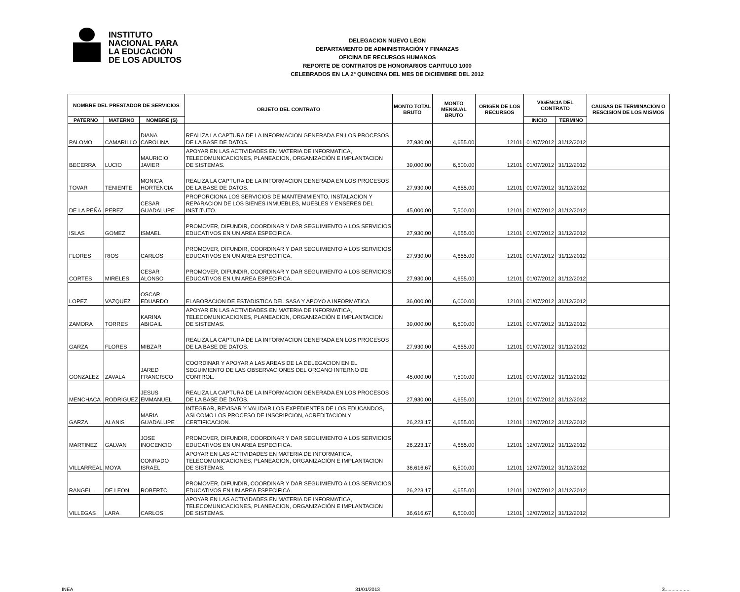INSTITUTO
NACIONAL PARA
LA EDUCACIÓN
DE LOS ADULTOS
DELEGACION NUEVO LEON
DEPARTAMENTO DE ADMINISTRACIÓN Y FINANZAS
OFICINA DE RECURSOS HUMANOS
REPORTE DE CONTRATOS DE HONORARIOS CAPITULO 1000
CELEBRADOS EN LA 2º QUINCENA DEL MES DE DICIEMBRE DEL 2012
| NOMBRE DEL PRESTADOR DE SERVICIOS | | | OBJETO DEL CONTRATO | MONTO TOTAL BRUTO | MONTO MENSUAL BRUTO | ORIGEN DE LOS RECURSOS | VIGENCIA DEL CONTRATO | | CAUSAS DE TERMINACION O RESCISION DE LOS MISMOS |
| --- | --- | --- | --- | --- | --- | --- | --- | --- | --- |
| PATERNO | MATERNO | NOMBRE (S) | | | | | INICIO | TERMINO | |
| PALOMO | CAMARILLO | DIANA CAROLINA | REALIZA LA CAPTURA DE LA INFORMACION GENERADA EN LOS PROCESOS DE LA BASE DE DATOS. | 27,930.00 | 4,655.00 | 12101 | 01/07/2012 | 31/12/2012 | |
| BECERRA | LUCIO | MAURICIO JAVIER | APOYAR EN LAS ACTIVIDADES EN MATERIA DE INFORMATICA, TELECOMUNICACIONES, PLANEACION, ORGANIZACIÓN E IMPLANTACION DE SISTEMAS. | 39,000.00 | 6,500.00 | 12101 | 01/07/2012 | 31/12/2012 | |
| TOVAR | TENIENTE | MONICA HORTENCIA | REALIZA LA CAPTURA DE LA INFORMACION GENERADA EN LOS PROCESOS DE LA BASE DE DATOS. | 27,930.00 | 4,655.00 | 12101 | 01/07/2012 | 31/12/2012 | |
| DE LA PEÑA | PEREZ | CESAR GUADALUPE | PROPORCIONA LOS SERVICIOS DE MANTENIMIENTO, INSTALACION Y REPARACION DE LOS BIENES INMUEBLES, MUEBLES Y ENSERES DEL INSTITUTO. | 45,000.00 | 7,500.00 | 12101 | 01/07/2012 | 31/12/2012 | |
| ISLAS | GOMEZ | ISMAEL | PROMOVER, DIFUNDIR, COORDINAR Y DAR SEGUIMIENTO A LOS SERVICIOS EDUCATIVOS EN UN AREA ESPECIFICA. | 27,930.00 | 4,655.00 | 12101 | 01/07/2012 | 31/12/2012 | |
| FLORES | RIOS | CARLOS | PROMOVER, DIFUNDIR, COORDINAR Y DAR SEGUIMIENTO A LOS SERVICIOS EDUCATIVOS EN UN AREA ESPECIFICA. | 27,930.00 | 4,655.00 | 12101 | 01/07/2012 | 31/12/2012 | |
| CORTES | MIRELES | CESAR ALONSO | PROMOVER, DIFUNDIR, COORDINAR Y DAR SEGUIMIENTO A LOS SERVICIOS EDUCATIVOS EN UN AREA ESPECIFICA. | 27,930.00 | 4,655.00 | 12101 | 01/07/2012 | 31/12/2012 | |
| LOPEZ | VAZQUEZ | OSCAR EDUARDO | ELABORACION DE ESTADISTICA DEL SASA Y APOYO A INFORMATICA | 36,000.00 | 6,000.00 | 12101 | 01/07/2012 | 31/12/2012 | |
| ZAMORA | TORRES | KARINA ABIGAIL | APOYAR EN LAS ACTIVIDADES EN MATERIA DE INFORMATICA, TELECOMUNICACIONES, PLANEACION, ORGANIZACIÓN E IMPLANTACION DE SISTEMAS. | 39,000.00 | 6,500.00 | 12101 | 01/07/2012 | 31/12/2012 | |
| GARZA | FLORES | MIBZAR | REALIZA LA CAPTURA DE LA INFORMACION GENERADA EN LOS PROCESOS DE LA BASE DE DATOS. | 27,930.00 | 4,655.00 | 12101 | 01/07/2012 | 31/12/2012 | |
| GONZALEZ | ZAVALA | JARED FRANCISCO | COORDINAR Y APOYAR A LAS AREAS DE LA DELEGACION EN EL SEGUIMIENTO DE LAS OBSERVACIONES DEL ORGANO INTERNO DE CONTROL. | 45,000.00 | 7,500.00 | 12101 | 01/07/2012 | 31/12/2012 | |
| MENCHACA | RODRIGUEZ | JESUS EMMANUEL | REALIZA LA CAPTURA DE LA INFORMACION GENERADA EN LOS PROCESOS DE LA BASE DE DATOS. | 27,930.00 | 4,655.00 | 12101 | 01/07/2012 | 31/12/2012 | |
| GARZA | ALANIS | MARIA GUADALUPE | INTEGRAR, REVISAR Y VALIDAR LOS EXPEDIENTES DE LOS EDUCANDOS, ASI COMO LOS PROCESO DE INSCRIPCION, ACREDITACION Y CERTIFICACION. | 26,223.17 | 4,655.00 | 12101 | 12/07/2012 | 31/12/2012 | |
| MARTINEZ | GALVAN | JOSE INOCENCIO | PROMOVER, DIFUNDIR, COORDINAR Y DAR SEGUIMIENTO A LOS SERVICIOS EDUCATIVOS EN UN AREA ESPECIFICA. | 26,223.17 | 4,655.00 | 12101 | 12/07/2012 | 31/12/2012 | |
| VILLARREAL | MOYA | CONRADO ISRAEL | APOYAR EN LAS ACTIVIDADES EN MATERIA DE INFORMATICA, TELECOMUNICACIONES, PLANEACION, ORGANIZACIÓN E IMPLANTACION DE SISTEMAS. | 36,616.67 | 6,500.00 | 12101 | 12/07/2012 | 31/12/2012 | |
| RANGEL | DE LEON | ROBERTO | PROMOVER, DIFUNDIR, COORDINAR Y DAR SEGUIMIENTO A LOS SERVICIOS EDUCATIVOS EN UN AREA ESPECIFICA. | 26,223.17 | 4,655.00 | 12101 | 12/07/2012 | 31/12/2012 | |
| VILLEGAS | LARA | CARLOS | APOYAR EN LAS ACTIVIDADES EN MATERIA DE INFORMATICA, TELECOMUNICACIONES, PLANEACION, ORGANIZACIÓN E IMPLANTACION DE SISTEMAS. | 36,616.67 | 6,500.00 | 12101 | 12/07/2012 | 31/12/2012 | |
INEA 31/01/2013 3...................